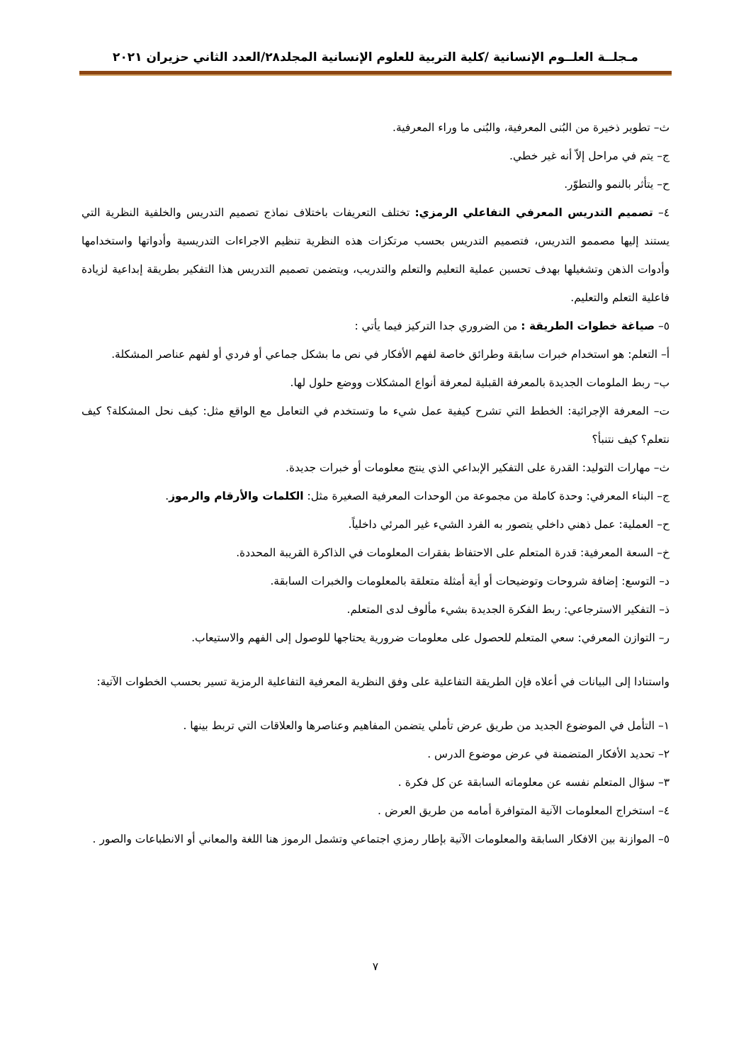مـجلــة العلــوم الإنسانية /كلية التربية للعلوم الإنسانية المجلد٢٨/العدد الثاني حزيران ٢٠٢١
ث– تطوير ذخيرة من البُنى المعرفية، والبُنى ما وراء المعرفية.
ج– يتم في مراحل إلاّ أنه غير خطي.
ح– يتأثر بالنمو والتطوّر.
٤– تصميم التدريس المعرفي التفاعلي الرمزي: تختلف التعريفات باختلاف نماذج تصميم التدريس والخلفية النظرية التي يستند إليها مصممو التدريس، فتصميم التدريس بحسب مرتكزات هذه النظرية تنظيم الاجراءات التدريسية وأدواتها واستخدامها وأدوات الذهن وتشغيلها بهدف تحسين عملية التعليم والتعلم والتدريب، ويتضمن تصميم التدريس هذا التفكير بطريقة إبداعية لزيادة فاعلية التعلم والتعليم.
٥– صياغة خطوات الطريقة : من الضروري جدا التركيز فيما يأتي :
أ– التعلم: هو استخدام خبرات سابقة وطرائق خاصة لفهم الأفكار في نص ما بشكل جماعي أو فردي أو لفهم عناصر المشكلة.
ب– ربط الملومات الجديدة بالمعرفة القبلية لمعرفة أنواع المشكلات ووضع حلول لها.
ت– المعرفة الإجرائية: الخطط التي تشرح كيفية عمل شيء ما وتستخدم في التعامل مع الواقع مثل: كيف نحل المشكلة؟ كيف نتعلم؟ كيف نتنبأ؟
ث– مهارات التوليد: القدرة على التفكير الإبداعي الذي ينتج معلومات أو خبرات جديدة.
ج– البناء المعرفي: وحدة كاملة من مجموعة من الوحدات المعرفية الصغيرة مثل: الكلمات والأرقام والرموز.
ح– العملية: عمل ذهني داخلي يتصور به الفرد الشيء غير المرئي داخلياً.
خ– السعة المعرفية: قدرة المتعلم على الاحتفاظ بفقرات المعلومات في الذاكرة القريبة المحددة.
د– التوسع: إضافة شروحات وتوضيحات أو أية أمثلة متعلقة بالمعلومات والخبرات السابقة.
ذ– التفكير الاسترجاعي: ربط الفكرة الجديدة بشيء مألوف لدى المتعلم.
ر– التوازن المعرفي: سعي المتعلم للحصول على معلومات ضرورية يحتاجها للوصول إلى الفهم والاستيعاب.
واستنادا إلى البيانات في أعلاه فإن الطريقة التفاعلية على وفق النظرية المعرفية التفاعلية الرمزية تسير بحسب الخطوات الآتية:
١– التأمل في الموضوع الجديد من طريق عرض تأملي يتضمن المفاهيم وعناصرها والعلاقات التي تربط بينها .
٢– تحديد الأفكار المتضمنة في عرض موضوع الدرس .
٣– سؤال المتعلم نفسه عن معلوماته السابقة عن كل فكرة .
٤– استخراج المعلومات الآنية المتوافرة أمامه من طريق العرض .
٥– الموازنة بين الافكار السابقة والمعلومات الآنية بإطار رمزي اجتماعي وتشمل الرموز هنا اللغة والمعاني أو الانطباعات والصور .
٧